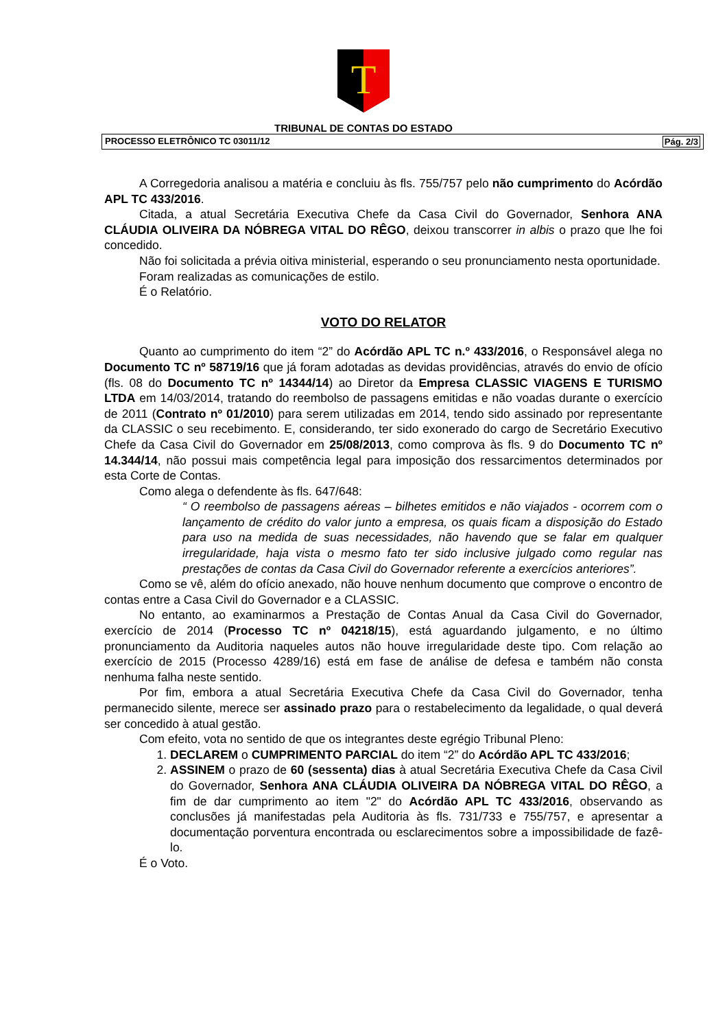T
TRIBUNAL DE CONTAS DO ESTADO
PROCESSO ELETRÔNICO TC 03011/12 Pág. 2/3
A Corregedoria analisou a matéria e concluiu às fls. 755/757 pelo não cumprimento do Acórdão APL TC 433/2016.
Citada, a atual Secretária Executiva Chefe da Casa Civil do Governador, Senhora ANA CLÁUDIA OLIVEIRA DA NÓBREGA VITAL DO RÊGO, deixou transcorrer in albis o prazo que lhe foi concedido.
Não foi solicitada a prévia oitiva ministerial, esperando o seu pronunciamento nesta oportunidade.
Foram realizadas as comunicações de estilo.
É o Relatório.
VOTO DO RELATOR
Quanto ao cumprimento do item “2” do Acórdão APL TC n.º 433/2016, o Responsável alega no Documento TC nº 58719/16 que já foram adotadas as devidas providências, através do envio de ofício (fls. 08 do Documento TC nº 14344/14) ao Diretor da Empresa CLASSIC VIAGENS E TURISMO LTDA em 14/03/2014, tratando do reembolso de passagens emitidas e não voadas durante o exercício de 2011 (Contrato nº 01/2010) para serem utilizadas em 2014, tendo sido assinado por representante da CLASSIC o seu recebimento. E, considerando, ter sido exonerado do cargo de Secretário Executivo Chefe da Casa Civil do Governador em 25/08/2013, como comprova às fls. 9 do Documento TC nº 14.344/14, não possui mais competência legal para imposição dos ressarcimentos determinados por esta Corte de Contas.
Como alega o defendente às fls. 647/648:
“ O reembolso de passagens aéreas – bilhetes emitidos e não viajados - ocorrem com o lançamento de crédito do valor junto a empresa, os quais ficam a disposição do Estado para uso na medida de suas necessidades, não havendo que se falar em qualquer irregularidade, haja vista o mesmo fato ter sido inclusive julgado como regular nas prestações de contas da Casa Civil do Governador referente a exercícios anteriores”.
Como se vê, além do ofício anexado, não houve nenhum documento que comprove o encontro de contas entre a Casa Civil do Governador e a CLASSIC.
No entanto, ao examinarmos a Prestação de Contas Anual da Casa Civil do Governador, exercício de 2014 (Processo TC nº 04218/15), está aguardando julgamento, e no último pronunciamento da Auditoria naqueles autos não houve irregularidade deste tipo. Com relação ao exercício de 2015 (Processo 4289/16) está em fase de análise de defesa e também não consta nenhuma falha neste sentido.
Por fim, embora a atual Secretária Executiva Chefe da Casa Civil do Governador, tenha permanecido silente, merece ser assinado prazo para o restabelecimento da legalidade, o qual deverá ser concedido à atual gestão.
Com efeito, vota no sentido de que os integrantes deste egrégio Tribunal Pleno:
1. DECLAREM o CUMPRIMENTO PARCIAL do item “2” do Acórdão APL TC 433/2016;
2. ASSINEM o prazo de 60 (sessenta) dias à atual Secretária Executiva Chefe da Casa Civil do Governador, Senhora ANA CLÁUDIA OLIVEIRA DA NÓBREGA VITAL DO RÊGO, a fim de dar cumprimento ao item "2" do Acórdão APL TC 433/2016, observando as conclusões já manifestadas pela Auditoria às fls. 731/733 e 755/757, e apresentar a documentação porventura encontrada ou esclarecimentos sobre a impossibilidade de fazê-lo.
É o Voto.